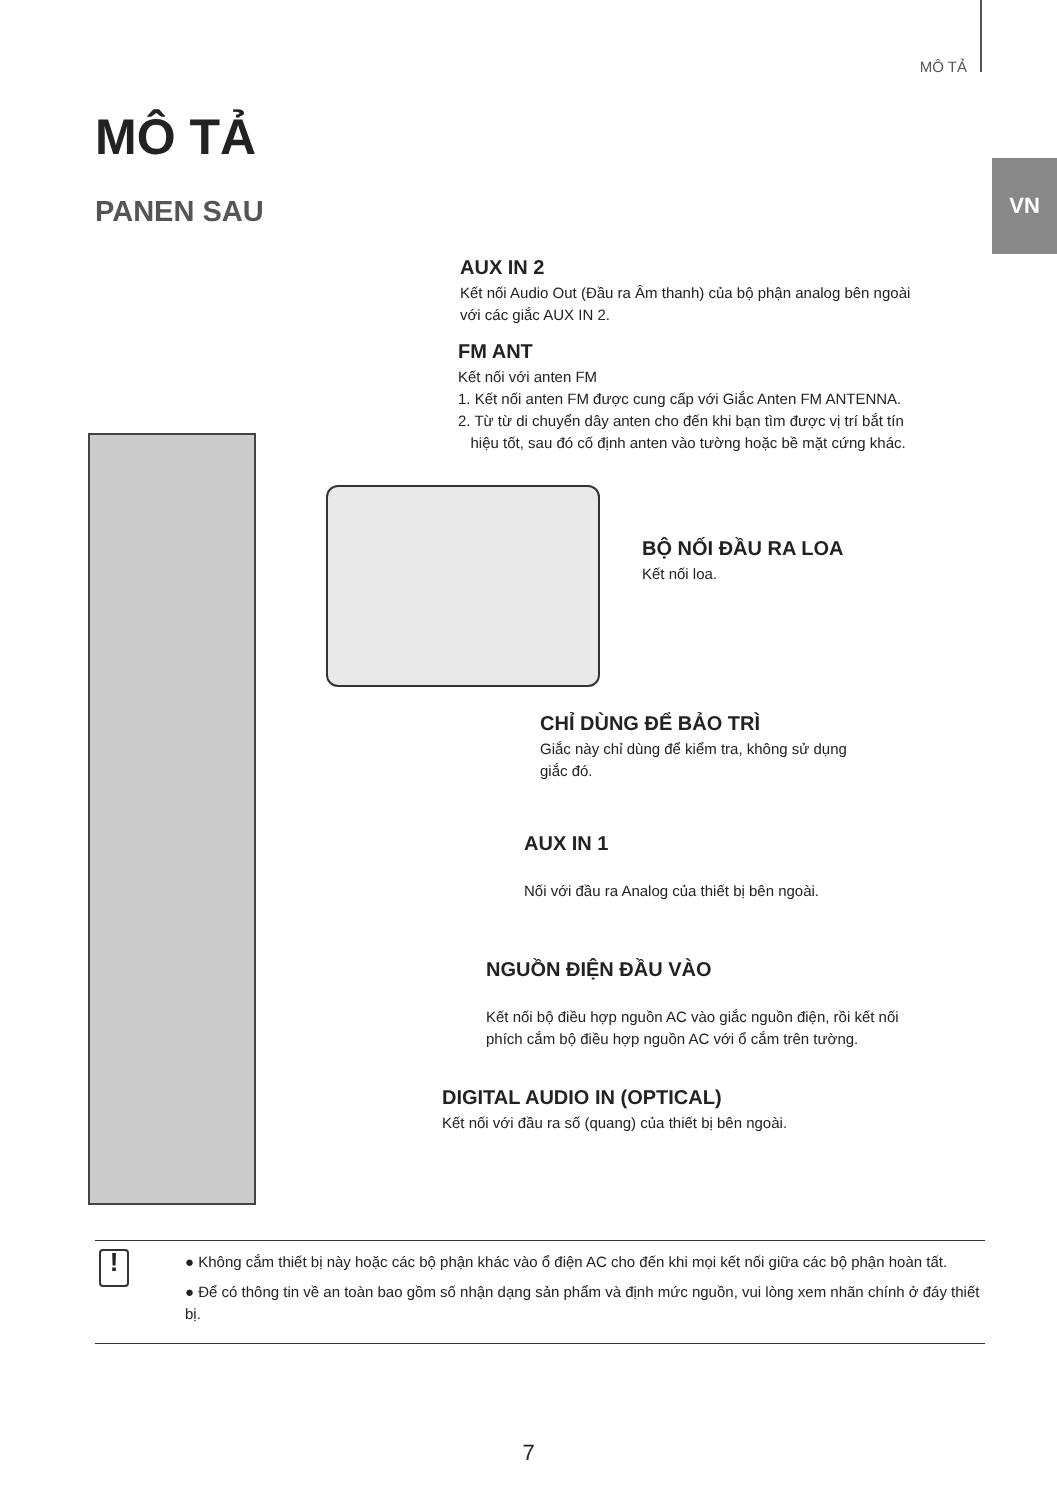MÔ TẢ
VN
MÔ TẢ
PANEN SAU
AUX IN 2
Kết nối Audio Out (Đầu ra Âm thanh) của bộ phận analog bên ngoài
với các giắc AUX IN 2.
FM ANT
Kết nối với anten FM
1. Kết nối anten FM được cung cấp với Giắc Anten FM ANTENNA.
2. Từ từ di chuyển dây anten cho đến khi bạn tìm được vị trí bắt tín
hiệu tốt, sau đó cố định anten vào tường hoặc bề mặt cứng khác.
BỘ NỐI ĐẦU RA LOA
Kết nối loa.
CHỈ DÙNG ĐỂ BẢO TRÌ
Giắc này chỉ dùng để kiểm tra, không sử dụng
giắc đó.
AUX IN 1
Nối với đầu ra Analog của thiết bị bên ngoài.
NGUỒN ĐIỆN ĐẦU VÀO
Kết nối bộ điều hợp nguồn AC vào giắc nguồn điện, rồi kết nối
phích cắm bộ điều hợp nguồn AC với ổ cắm trên tường.
DIGITAL AUDIO IN (OPTICAL)
Kết nối với đầu ra số (quang) của thiết bị bên ngoài.
!
● Không cắm thiết bị này hoặc các bộ phận khác vào ổ điện AC cho đến khi mọi kết nối giữa các bộ phận hoàn tất.
● Để có thông tin về an toàn bao gồm số nhận dạng sản phẩm và định mức nguồn, vui lòng xem nhãn chính ở đáy thiết bị.
7